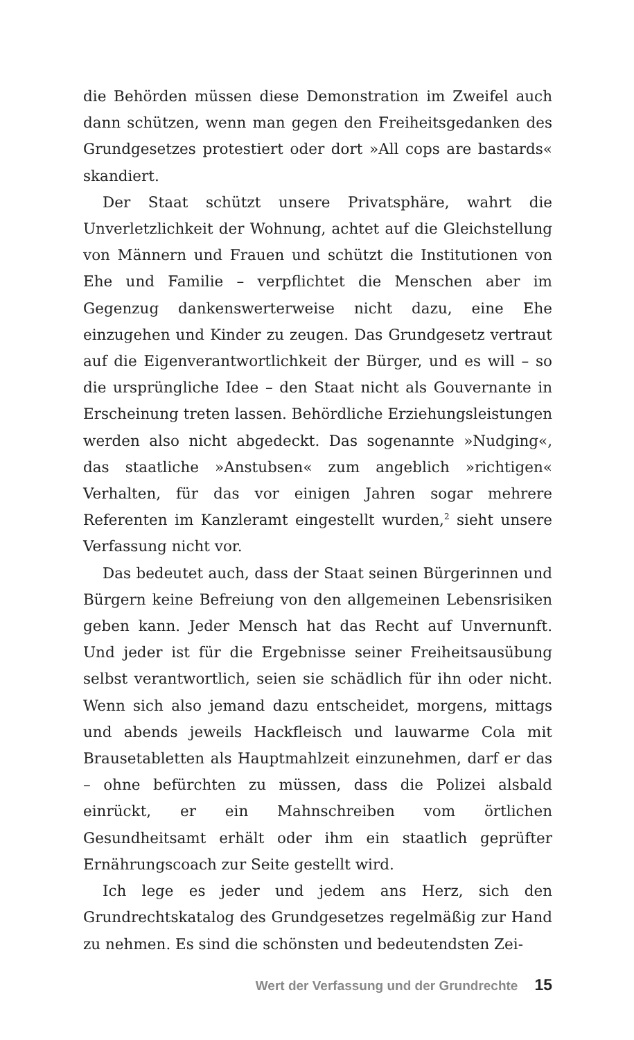die Behörden müssen diese Demonstration im Zweifel auch dann schützen, wenn man gegen den Freiheitsgedanken des Grundgesetzes protestiert oder dort »All cops are bastards« skandiert.
Der Staat schützt unsere Privatsphäre, wahrt die Unverletzlichkeit der Wohnung, achtet auf die Gleichstellung von Männern und Frauen und schützt die Institutionen von Ehe und Familie – verpflichtet die Menschen aber im Gegenzug dankenswerterweise nicht dazu, eine Ehe einzugehen und Kinder zu zeugen. Das Grundgesetz vertraut auf die Eigenverantwortlichkeit der Bürger, und es will – so die ursprüngliche Idee – den Staat nicht als Gouvernante in Erscheinung treten lassen. Behördliche Erziehungsleistungen werden also nicht abgedeckt. Das sogenannte »Nudging«, das staatliche »Anstubsen« zum angeblich »richtigen« Verhalten, für das vor einigen Jahren sogar mehrere Referenten im Kanzleramt eingestellt wurden,<sup>2</sup> sieht unsere Verfassung nicht vor.
Das bedeutet auch, dass der Staat seinen Bürgerinnen und Bürgern keine Befreiung von den allgemeinen Lebensrisiken geben kann. Jeder Mensch hat das Recht auf Unvernunft. Und jeder ist für die Ergebnisse seiner Freiheitsausübung selbst verantwortlich, seien sie schädlich für ihn oder nicht. Wenn sich also jemand dazu entscheidet, morgens, mittags und abends jeweils Hackfleisch und lauwarme Cola mit Brausetabletten als Hauptmahlzeit einzunehmen, darf er das – ohne befürchten zu müssen, dass die Polizei alsbald einrückt, er ein Mahnschreiben vom örtlichen Gesundheitsamt erhält oder ihm ein staatlich geprüfter Ernährungscoach zur Seite gestellt wird.
Ich lege es jeder und jedem ans Herz, sich den Grundrechtskatalog des Grundgesetzes regelmäßig zur Hand zu nehmen. Es sind die schönsten und bedeutendsten Zei-
Wert der Verfassung und der Grundrechte 15